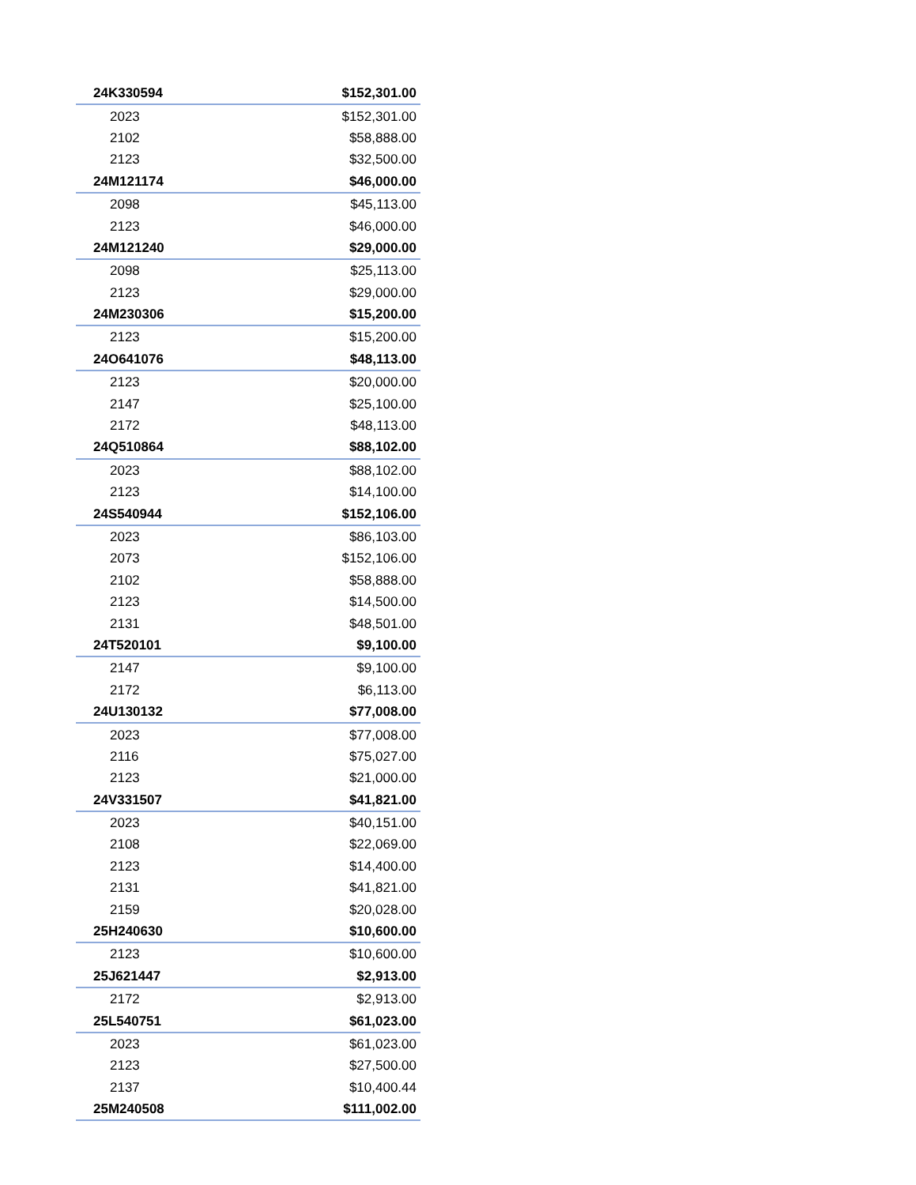| 24K330594 | $152,301.00 |
| 2023 | $152,301.00 |
| 2102 | $58,888.00 |
| 2123 | $32,500.00 |
| 24M121174 | $46,000.00 |
| 2098 | $45,113.00 |
| 2123 | $46,000.00 |
| 24M121240 | $29,000.00 |
| 2098 | $25,113.00 |
| 2123 | $29,000.00 |
| 24M230306 | $15,200.00 |
| 2123 | $15,200.00 |
| 24O641076 | $48,113.00 |
| 2123 | $20,000.00 |
| 2147 | $25,100.00 |
| 2172 | $48,113.00 |
| 24Q510864 | $88,102.00 |
| 2023 | $88,102.00 |
| 2123 | $14,100.00 |
| 24S540944 | $152,106.00 |
| 2023 | $86,103.00 |
| 2073 | $152,106.00 |
| 2102 | $58,888.00 |
| 2123 | $14,500.00 |
| 2131 | $48,501.00 |
| 24T520101 | $9,100.00 |
| 2147 | $9,100.00 |
| 2172 | $6,113.00 |
| 24U130132 | $77,008.00 |
| 2023 | $77,008.00 |
| 2116 | $75,027.00 |
| 2123 | $21,000.00 |
| 24V331507 | $41,821.00 |
| 2023 | $40,151.00 |
| 2108 | $22,069.00 |
| 2123 | $14,400.00 |
| 2131 | $41,821.00 |
| 2159 | $20,028.00 |
| 25H240630 | $10,600.00 |
| 2123 | $10,600.00 |
| 25J621447 | $2,913.00 |
| 2172 | $2,913.00 |
| 25L540751 | $61,023.00 |
| 2023 | $61,023.00 |
| 2123 | $27,500.00 |
| 2137 | $10,400.44 |
| 25M240508 | $111,002.00 |